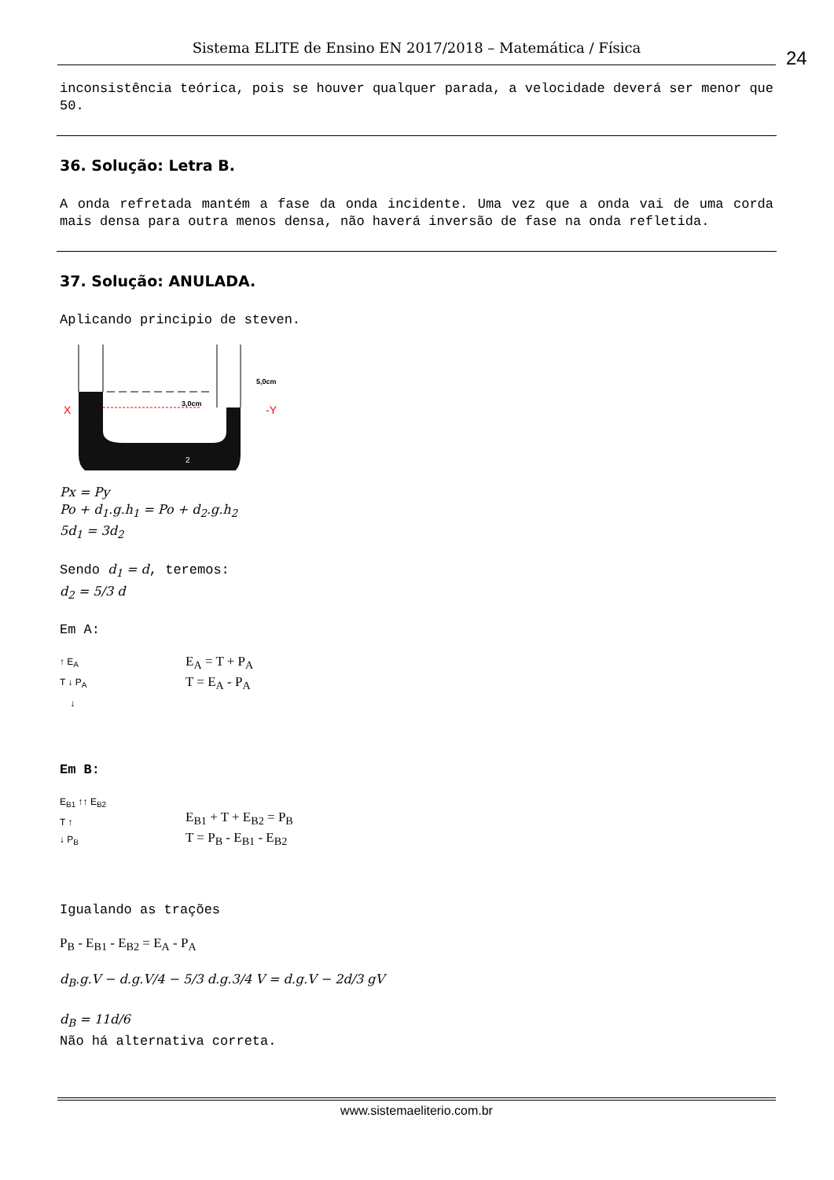Sistema ELITE de Ensino EN 2017/2018 – Matemática / Física 24
inconsistência teórica, pois se houver qualquer parada, a velocidade deverá ser menor que 50.
36. Solução: Letra B.
A onda refretada mantém a fase da onda incidente. Uma vez que a onda vai de uma corda mais densa para outra menos densa, não haverá inversão de fase na onda refletida.
37. Solução: ANULADA.
Aplicando principio de steven.
X
3,0cm
5,0cm
-Y
2
Px = Py
Po + d<sub>1</sub>.g.h<sub>1</sub> = Po + d<sub>2</sub>.g.h<sub>2</sub>
5d<sub>1</sub> = 3d<sub>2</sub>
Sendo d<sub>1</sub> = d, teremos:
d<sub>2</sub> = 5/3 d
Em A:
↑ E<sub>A</sub>
T ↓ P<sub>A</sub>
↓
E<sub>A</sub> = T + P<sub>A</sub>
T = E<sub>A</sub> - P<sub>A</sub>
Em B:
E<sub>B1</sub> ↑↑ E<sub>B2</sub>
T ↑
↓ P<sub>B</sub>
E<sub>B1</sub> + T + E<sub>B2</sub> = P<sub>B</sub>
T = P<sub>B</sub> - E<sub>B1</sub> - E<sub>B2</sub>
Igualando as trações
P<sub>B</sub> - E<sub>B1</sub> - E<sub>B2</sub> = E<sub>A</sub> - P<sub>A</sub>
d<sub>B</sub>.g.V − d.g.V/4 − 5/3 d.g.3/4 V = d.g.V − 2d/3 gV
d<sub>B</sub> = 11d/6
Não há alternativa correta.
www.sistemaeliterio.com.br